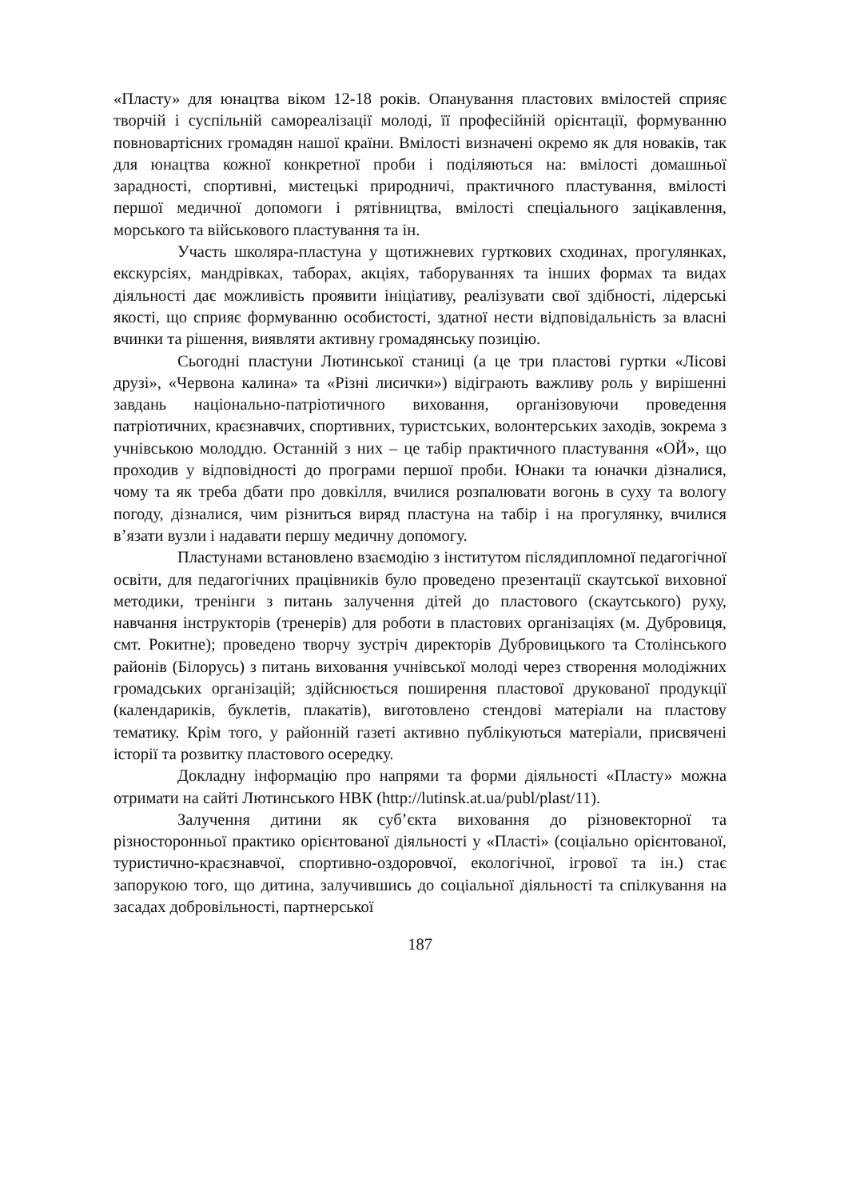«Пласту» для юнацтва віком 12-18 років. Опанування пластових вмілостей сприяє творчій і суспільній самореалізації молоді, її професійній орієнтації, формуванню повновартісних громадян нашої країни. Вмілості визначені окремо як для новаків, так для юнацтва кожної конкретної проби і поділяються на: вмілості домашньої зарадності, спортивні, мистецькі природничі, практичного пластування, вмілості першої медичної допомоги і рятівництва, вмілості спеціального зацікавлення, морського та військового пластування та ін.
Участь школяра-пластуна у щотижневих гурткових сходинах, прогулянках, екскурсіях, мандрівках, таборах, акціях, таборуваннях та інших формах та видах діяльності дає можливість проявити ініціативу, реалізувати свої здібності, лідерські якості, що сприяє формуванню особистості, здатної нести відповідальність за власні вчинки та рішення, виявляти активну громадянську позицію.
Сьогодні пластуни Лютинської станиці (а це три пластові гуртки «Лісові друзі», «Червона калина» та «Різні лисички») відіграють важливу роль у вирішенні завдань національно-патріотичного виховання, організовуючи проведення патріотичних, краєзнавчих, спортивних, туристських, волонтерських заходів, зокрема з учнівською молоддю. Останній з них – це табір практичного пластування «ОЙ», що проходив у відповідності до програми першої проби. Юнаки та юначки дізналися, чому та як треба дбати про довкілля, вчилися розпалювати вогонь в суху та вологу погоду, дізналися, чим різниться виряд пластуна на табір і на прогулянку, вчилися в’язати вузли і надавати першу медичну допомогу.
Пластунами встановлено взаємодію з інститутом післядипломної педагогічної освіти, для педагогічних працівників було проведено презентації скаутської виховної методики, тренінги з питань залучення дітей до пластового (скаутського) руху, навчання інструкторів (тренерів) для роботи в пластових організаціях (м. Дубровиця, смт. Рокитне); проведено творчу зустріч директорів Дубровицького та Столінського районів (Білорусь) з питань виховання учнівської молоді через створення молодіжних громадських організацій; здійснюється поширення пластової друкованої продукції (календариків, буклетів, плакатів), виготовлено стендові матеріали на пластову тематику. Крім того, у районній газеті активно публікуються матеріали, присвячені історії та розвитку пластового осередку.
Докладну інформацію про напрями та форми діяльності «Пласту» можна отримати на сайті Лютинського НВК (http://lutinsk.at.ua/publ/plast/11).
Залучення дитини як суб’єкта виховання до різновекторної та різносторонньої практико орієнтованої діяльності у «Пласті» (соціально орієнтованої, туристично-краєзнавчої, спортивно-оздоровчої, екологічної, ігрової та ін.) стає запорукою того, що дитина, залучившись до соціальної діяльності та спілкування на засадах добровільності, партнерської
187